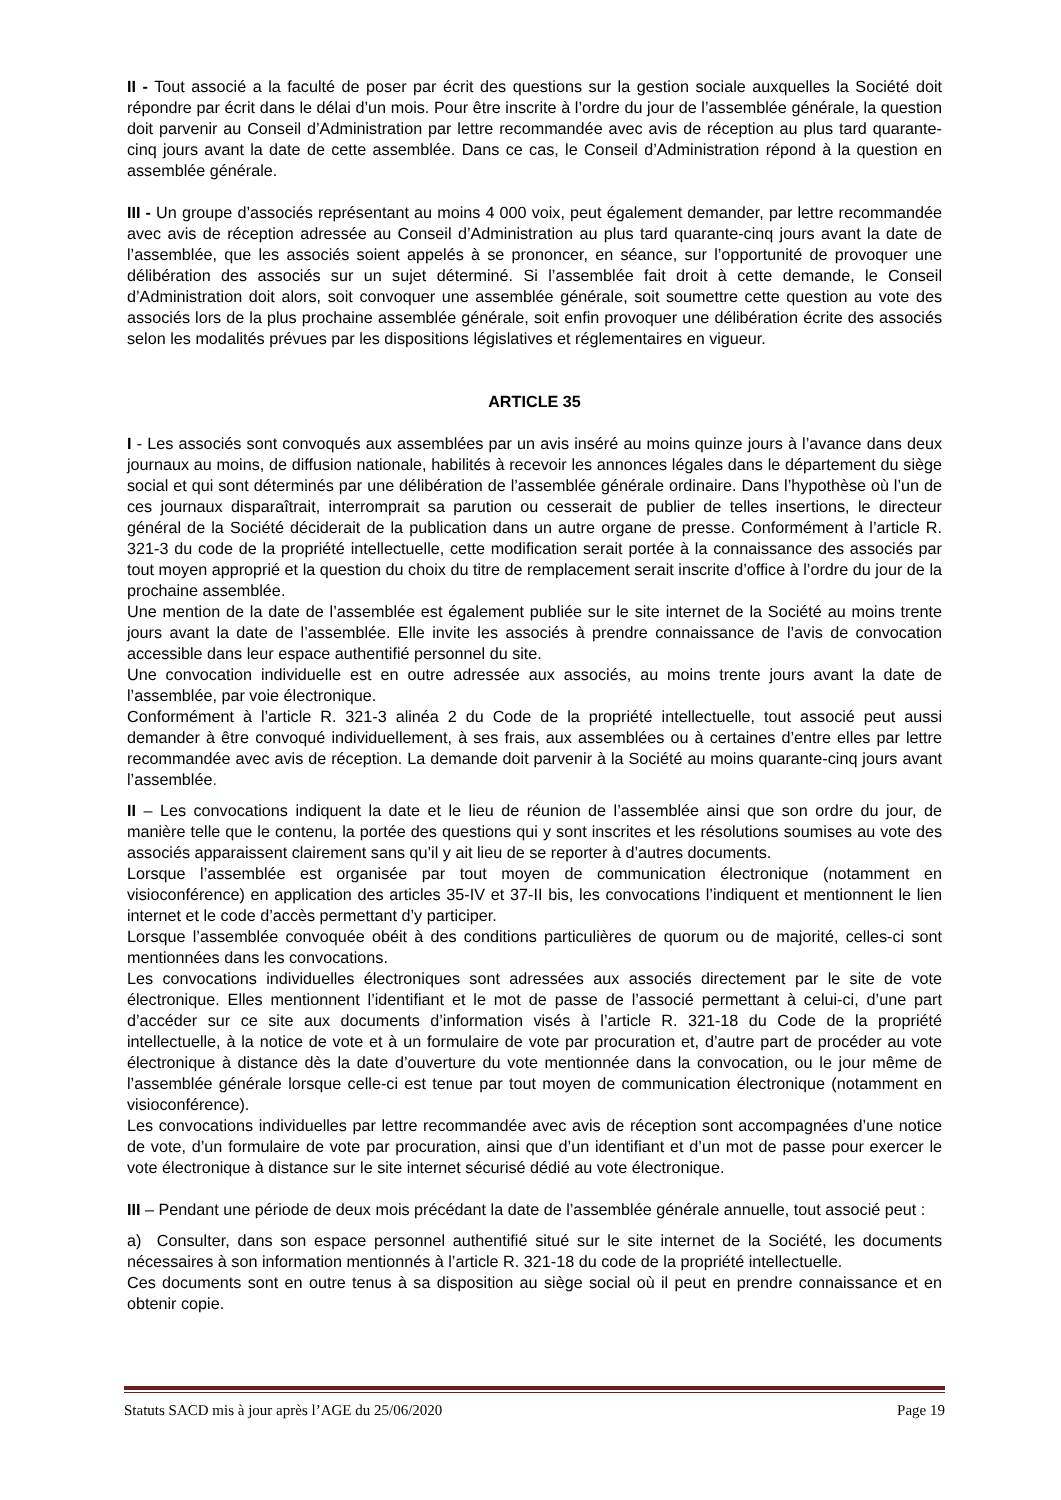II - Tout associé a la faculté de poser par écrit des questions sur la gestion sociale auxquelles la Société doit répondre par écrit dans le délai d’un mois. Pour être inscrite à l’ordre du jour de l’assemblée générale, la question doit parvenir au Conseil d’Administration par lettre recommandée avec avis de réception au plus tard quarante-cinq jours avant la date de cette assemblée. Dans ce cas, le Conseil d’Administration répond à la question en assemblée générale.
III - Un groupe d’associés représentant au moins 4 000 voix, peut également demander, par lettre recommandée avec avis de réception adressée au Conseil d’Administration au plus tard quarante-cinq jours avant la date de l’assemblée, que les associés soient appelés à se prononcer, en séance, sur l’opportunité de provoquer une délibération des associés sur un sujet déterminé. Si l’assemblée fait droit à cette demande, le Conseil d’Administration doit alors, soit convoquer une assemblée générale, soit soumettre cette question au vote des associés lors de la plus prochaine assemblée générale, soit enfin provoquer une délibération écrite des associés selon les modalités prévues par les dispositions législatives et réglementaires en vigueur.
ARTICLE 35
I - Les associés sont convoqués aux assemblées par un avis inséré au moins quinze jours à l’avance dans deux journaux au moins, de diffusion nationale, habilités à recevoir les annonces légales dans le département du siège social et qui sont déterminés par une délibération de l’assemblée générale ordinaire. Dans l’hypothèse où l’un de ces journaux disparaîtrait, interromprait sa parution ou cesserait de publier de telles insertions, le directeur général de la Société déciderait de la publication dans un autre organe de presse. Conformément à l’article R. 321-3 du code de la propriété intellectuelle, cette modification serait portée à la connaissance des associés par tout moyen approprié et la question du choix du titre de remplacement serait inscrite d’office à l’ordre du jour de la prochaine assemblée.
Une mention de la date de l’assemblée est également publiée sur le site internet de la Société au moins trente jours avant la date de l’assemblée. Elle invite les associés à prendre connaissance de l’avis de convocation accessible dans leur espace authentifié personnel du site.
Une convocation individuelle est en outre adressée aux associés, au moins trente jours avant la date de l’assemblée, par voie électronique.
Conformément à l’article R. 321-3 alinéa 2 du Code de la propriété intellectuelle, tout associé peut aussi demander à être convoqué individuellement, à ses frais, aux assemblées ou à certaines d’entre elles par lettre recommandée avec avis de réception. La demande doit parvenir à la Société au moins quarante-cinq jours avant l’assemblée.
II – Les convocations indiquent la date et le lieu de réunion de l’assemblée ainsi que son ordre du jour, de manière telle que le contenu, la portée des questions qui y sont inscrites et les résolutions soumises au vote des associés apparaissent clairement sans qu’il y ait lieu de se reporter à d’autres documents.
Lorsque l’assemblée est organisée par tout moyen de communication électronique (notamment en visioconférence) en application des articles 35-IV et 37-II bis, les convocations l’indiquent et mentionnent le lien internet et le code d’accès permettant d’y participer.
Lorsque l’assemblée convoquée obéit à des conditions particulières de quorum ou de majorité, celles-ci sont mentionnées dans les convocations.
Les convocations individuelles électroniques sont adressées aux associés directement par le site de vote électronique. Elles mentionnent l’identifiant et le mot de passe de l’associé permettant à celui-ci, d’une part d’accéder sur ce site aux documents d’information visés à l’article R. 321-18 du Code de la propriété intellectuelle, à la notice de vote et à un formulaire de vote par procuration et, d’autre part de procéder au vote électronique à distance dès la date d’ouverture du vote mentionnée dans la convocation, ou le jour même de l’assemblée générale lorsque celle-ci est tenue par tout moyen de communication électronique (notamment en visioconférence).
Les convocations individuelles par lettre recommandée avec avis de réception sont accompagnées d’une notice de vote, d’un formulaire de vote par procuration, ainsi que d’un identifiant et d’un mot de passe pour exercer le vote électronique à distance sur le site internet sécurisé dédié au vote électronique.
III – Pendant une période de deux mois précédant la date de l’assemblée générale annuelle, tout associé peut :
a) Consulter, dans son espace personnel authentifié situé sur le site internet de la Société, les documents nécessaires à son information mentionnés à l’article R. 321-18 du code de la propriété intellectuelle.
Ces documents sont en outre tenus à sa disposition au siège social où il peut en prendre connaissance et en obtenir copie.
Statuts SACD mis à jour après l’AGE du 25/06/2020 Page 19